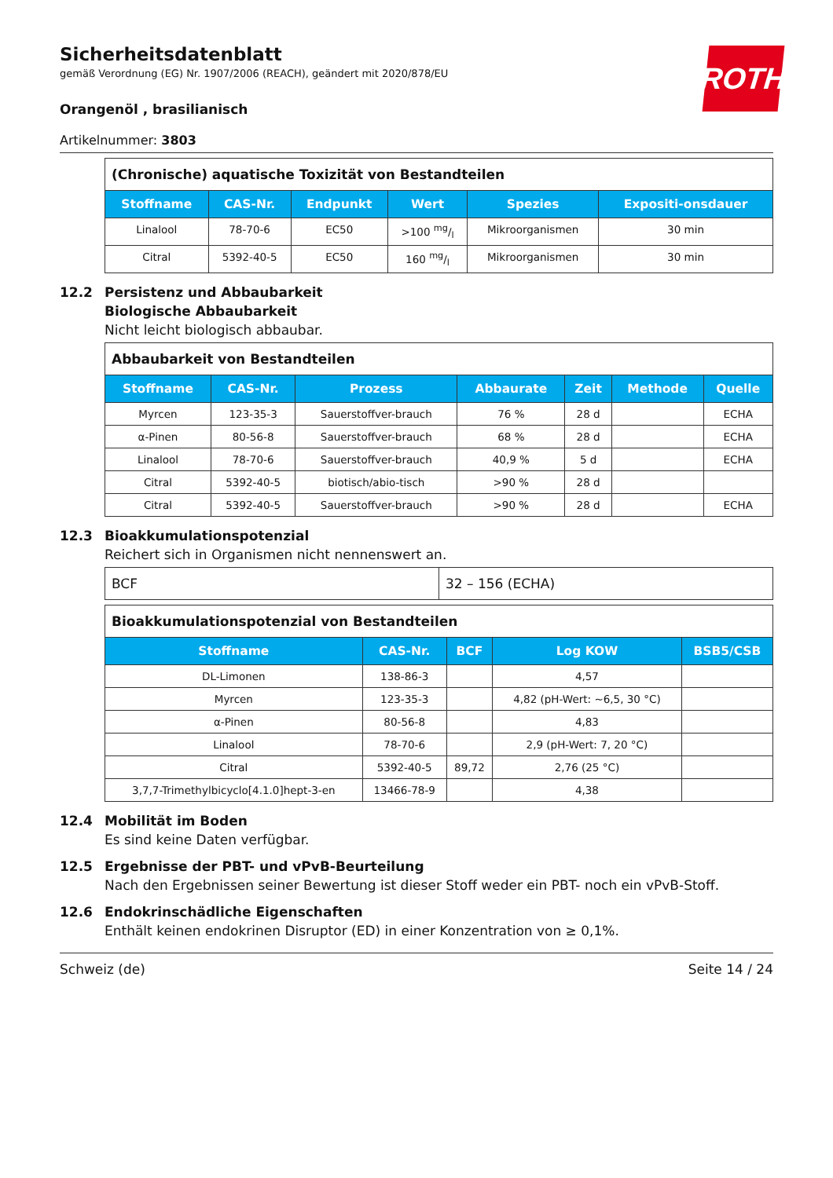ROTH
Sicherheitsdatenblatt
gemäß Verordnung (EG) Nr. 1907/2006 (REACH), geändert mit 2020/878/EU
Orangenöl , brasilianisch
Artikelnummer: 3803
| (Chronische) aquatische Toxizität von Bestandteilen | | | | | |
| Stoffname | CAS-Nr. | Endpunkt | Wert | Spezies | Expositi-onsdauer |
| Linalool | 78-70-6 | EC50 | >100 mg/l | Mikroorganismen | 30 min |
| Citral | 5392-40-5 | EC50 | 160 mg/l | Mikroorganismen | 30 min |
12.2 Persistenz und Abbaubarkeit
Biologische Abbaubarkeit
Nicht leicht biologisch abbaubar.
| Abbaubarkeit von Bestandteilen | | | | | | |
| Stoffname | CAS-Nr. | Prozess | Abbaurate | Zeit | Methode | Quelle |
| Myrcen | 123-35-3 | Sauerstoffver-brauch | 76 % | 28 d | | ECHA |
| α-Pinen | 80-56-8 | Sauerstoffver-brauch | 68 % | 28 d | | ECHA |
| Linalool | 78-70-6 | Sauerstoffver-brauch | 40,9 % | 5 d | | ECHA |
| Citral | 5392-40-5 | biotisch/abio-tisch | >90 % | 28 d | | |
| Citral | 5392-40-5 | Sauerstoffver-brauch | >90 % | 28 d | | ECHA |
12.3 Bioakkumulationspotenzial
Reichert sich in Organismen nicht nennenswert an.
| BCF | 32 – 156 (ECHA) |
| Bioakkumulationspotenzial von Bestandteilen | | | | |
| Stoffname | CAS-Nr. | BCF | Log KOW | BSB5/CSB |
| DL-Limonen | 138-86-3 | | 4,57 | |
| Myrcen | 123-35-3 | | 4,82 (pH-Wert: ~6,5, 30 °C) | |
| α-Pinen | 80-56-8 | | 4,83 | |
| Linalool | 78-70-6 | | 2,9 (pH-Wert: 7, 20 °C) | |
| Citral | 5392-40-5 | 89,72 | 2,76 (25 °C) | |
| 3,7,7-Trimethylbicyclo[4.1.0]hept-3-en | 13466-78-9 | | 4,38 | |
12.4 Mobilität im Boden
Es sind keine Daten verfügbar.
12.5 Ergebnisse der PBT- und vPvB-Beurteilung
Nach den Ergebnissen seiner Bewertung ist dieser Stoff weder ein PBT- noch ein vPvB-Stoff.
12.6 Endokrinschädliche Eigenschaften
Enthält keinen endokrinen Disruptor (ED) in einer Konzentration von ≥ 0,1%.
Schweiz (de) Seite 14 / 24